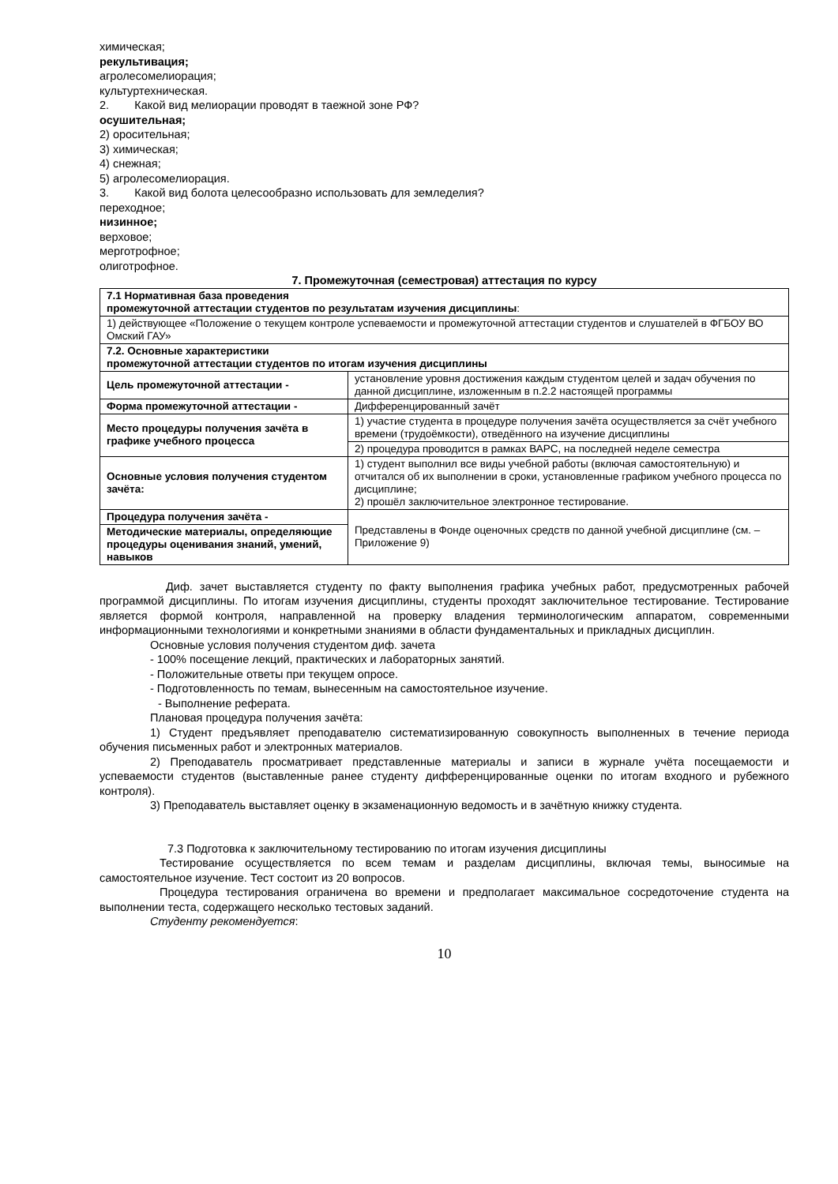химическая;
рекультивация;
агролесомелиорация;
культуртехническая.
2. Какой вид мелиорации проводят в таежной зоне РФ?
осушительная;
2) оросительная;
3) химическая;
4) снежная;
5) агролесомелиорация.
3. Какой вид болота целесообразно использовать для земледелия?
переходное;
низинное;
верховое;
мерготрофное;
олиготрофное.
7. Промежуточная (семестровая) аттестация по курсу
| 7.1 Нормативная база проведения промежуточной аттестации студентов по результатам изучения дисциплины : | |
| 1) действующее «Положение о текущем контроле успеваемости и промежуточной аттестации студентов и слушателей в ФГБОУ ВО Омский ГАУ» | |
| 7.2. Основные характеристики промежуточной аттестации студентов по итогам изучения дисциплины | |
| Цель промежуточной аттестации - | установление уровня достижения каждым студентом целей и задач обучения по данной дисциплине, изложенным в п.2.2 настоящей программы |
| Форма промежуточной аттестации - | Дифференцированный зачёт |
| Место процедуры получения зачёта в графике учебного процесса | 1) участие студента в процедуре получения зачёта осуществляется за счёт учебного времени (трудоёмкости), отведённого на изучение дисциплины |
| | 2) процедура проводится в рамках ВАРС, на последней неделе семестра |
| Основные условия получения студентом зачёта: | 1) студент выполнил все виды учебной работы (включая самостоятельную) и отчитался об их выполнении в сроки, установленные графиком учебного процесса по дисциплине; 2) прошёл заключительное электронное тестирование. |
| Процедура получения зачёта - | Представлены в Фонде оценочных средств по данной учебной дисциплине (см. – Приложение 9) |
| Методические материалы, определяющие процедуры оценивания знаний, умений, навыков | |
Диф. зачет выставляется студенту по факту выполнения графика учебных работ, предусмотренных рабочей программой дисциплины. По итогам изучения дисциплины, студенты проходят заключительное тестирование. Тестирование является формой контроля, направленной на проверку владения терминологическим аппаратом, современными информационными технологиями и конкретными знаниями в области фундаментальных и прикладных дисциплин.
Основные условия получения студентом диф. зачета
- 100% посещение лекций, практических и лабораторных занятий.
- Положительные ответы при текущем опросе.
- Подготовленность по темам, вынесенным на самостоятельное изучение.
- Выполнение реферата.
Плановая процедура получения зачёта:
1) Студент предъявляет преподавателю систематизированную совокупность выполненных в течение периода обучения письменных работ и электронных материалов.
2) Преподаватель просматривает представленные материалы и записи в журнале учёта посещаемости и успеваемости студентов (выставленные ранее студенту дифференцированные оценки по итогам входного и рубежного контроля).
3) Преподаватель выставляет оценку в экзаменационную ведомость и в зачётную книжку студента.
7.3 Подготовка к заключительному тестированию по итогам изучения дисциплины
Тестирование осуществляется по всем темам и разделам дисциплины, включая темы, выносимые на самостоятельное изучение. Тест состоит из 20 вопросов.
Процедура тестирования ограничена во времени и предполагает максимальное сосредоточение студента на выполнении теста, содержащего несколько тестовых заданий.
Студенту рекомендуется:
10